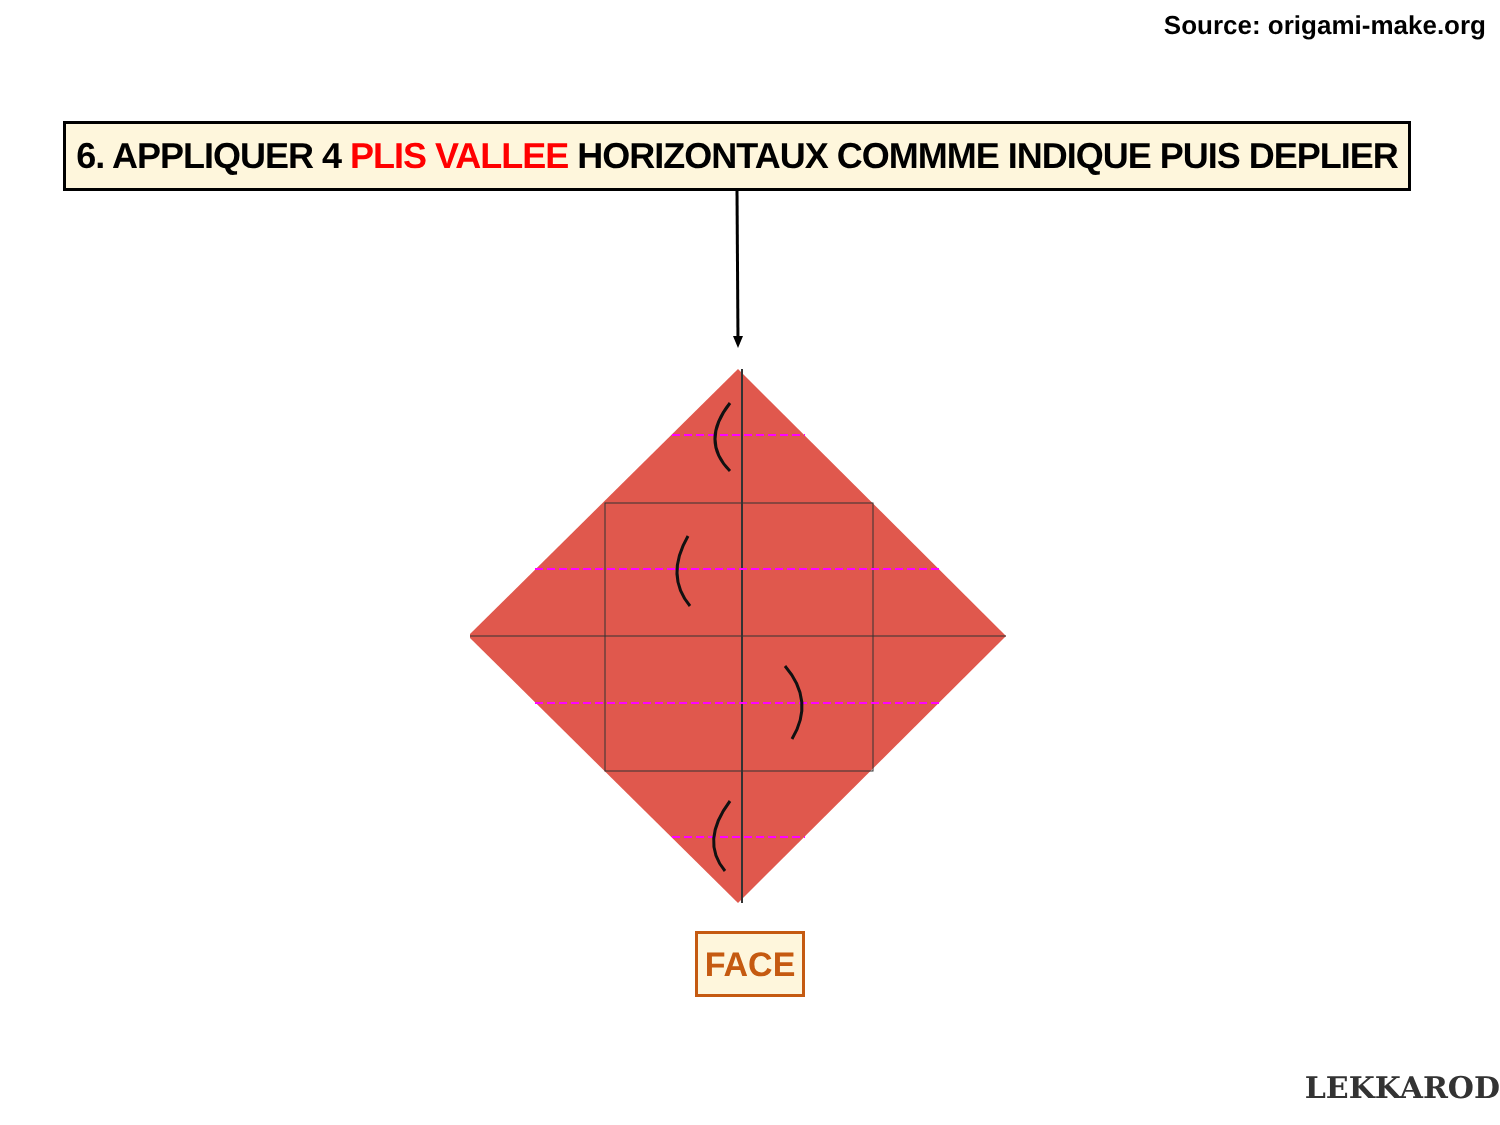Source: origami-make.org
6. APPLIQUER 4 PLIS VALLEE HORIZONTAUX COMMME INDIQUE PUIS DEPLIER
FACE
LEKKAROD